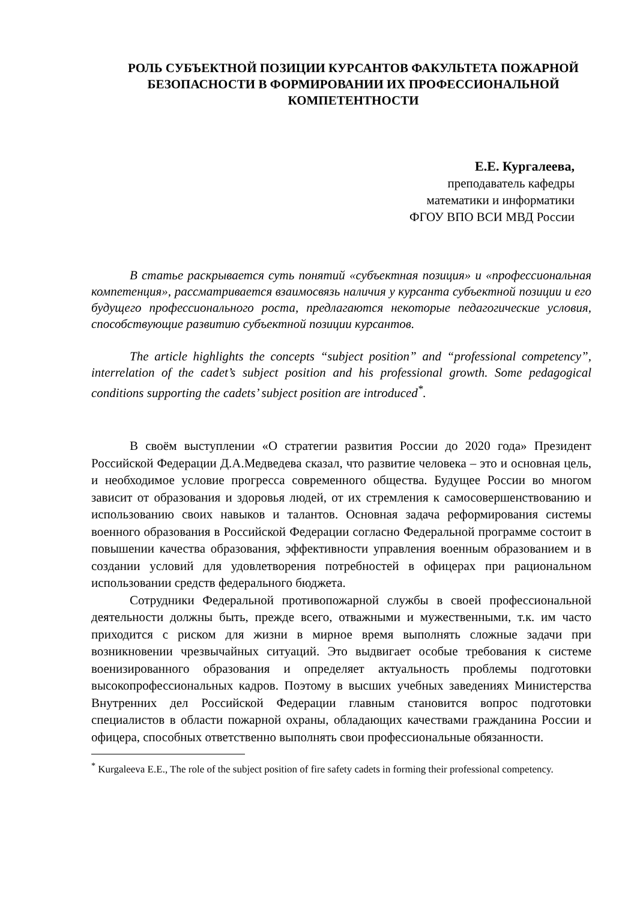РОЛЬ СУБЪЕКТНОЙ ПОЗИЦИИ КУРСАНТОВ ФАКУЛЬТЕТА ПОЖАРНОЙ БЕЗОПАСНОСТИ В ФОРМИРОВАНИИ ИХ ПРОФЕССИОНАЛЬНОЙ КОМПЕТЕНТНОСТИ
Е.Е. Кургалеева,
преподаватель кафедры
математики и информатики
ФГОУ ВПО ВСИ МВД России
В статье раскрывается суть понятий «субъектная позиция» и «профессиональная компетенция», рассматривается взаимосвязь наличия у курсанта субъектной позиции и его будущего профессионального роста, предлагаются некоторые педагогические условия, способствующие развитию субъектной позиции курсантов.
The article highlights the concepts “subject position” and “professional competency”, interrelation of the cadet’s subject position and his professional growth. Some pedagogical conditions supporting the cadets’ subject position are introduced<sup>*</sup>.
В своём выступлении «О стратегии развития России до 2020 года» Президент Российской Федерации Д.А.Медведева сказал, что развитие человека – это и основная цель, и необходимое условие прогресса современного общества. Будущее России во многом зависит от образования и здоровья людей, от их стремления к самосовершенствованию и использованию своих навыков и талантов. Основная задача реформирования системы военного образования в Российской Федерации согласно Федеральной программе состоит в повышении качества образования, эффективности управления военным образованием и в создании условий для удовлетворения потребностей в офицерах при рациональном использовании средств федерального бюджета.
Сотрудники Федеральной противопожарной службы в своей профессиональной деятельности должны быть, прежде всего, отважными и мужественными, т.к. им часто приходится с риском для жизни в мирное время выполнять сложные задачи при возникновении чрезвычайных ситуаций. Это выдвигает особые требования к системе военизированного образования и определяет актуальность проблемы подготовки высокопрофессиональных кадров. Поэтому в высших учебных заведениях Министерства Внутренних дел Российской Федерации главным становится вопрос подготовки специалистов в области пожарной охраны, обладающих качествами гражданина России и офицера, способных ответственно выполнять свои профессиональные обязанности.
<sup>*</sup> Kurgaleeva E.E., The role of the subject position of fire safety cadets in forming their professional competency.